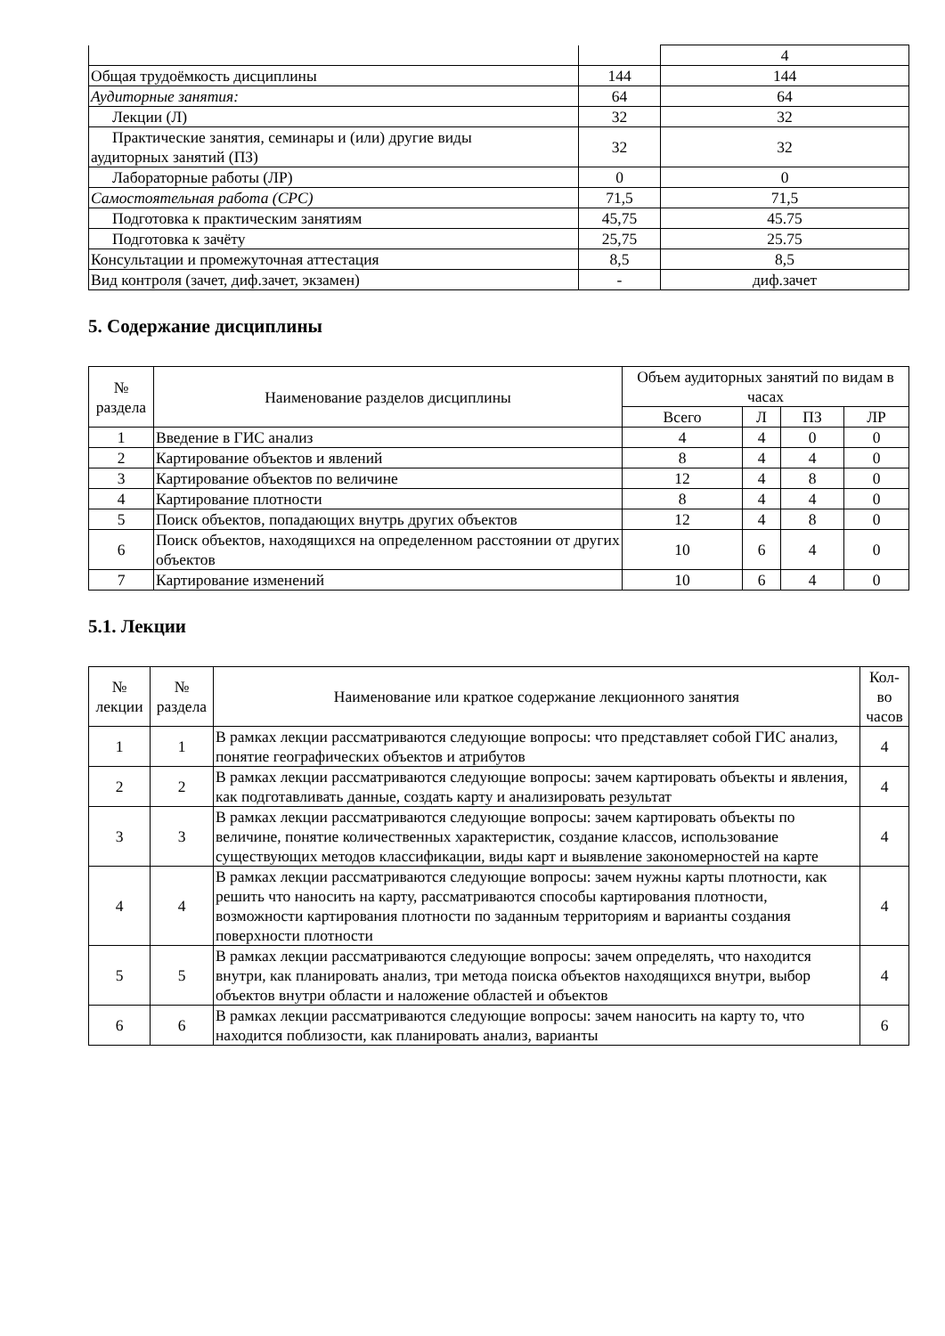| | | 4 |
| Общая трудоёмкость дисциплины | 144 | 144 |
| Аудиторные занятия: | 64 | 64 |
| Лекции (Л) | 32 | 32 |
| Практические занятия, семинары и (или) другие виды аудиторных занятий (ПЗ) | 32 | 32 |
| Лабораторные работы (ЛР) | 0 | 0 |
| Самостоятельная работа (СРС) | 71,5 | 71,5 |
| Подготовка к практическим занятиям | 45,75 | 45.75 |
| Подготовка к зачёту | 25,75 | 25.75 |
| Консультации и промежуточная аттестация | 8,5 | 8,5 |
| Вид контроля (зачет, диф.зачет, экзамен) | - | диф.зачет |
5. Содержание дисциплины
| № раздела | Наименование разделов дисциплины | Объем аудиторных занятий по видам в часах | | | |
| --- | --- | --- | --- | --- | --- |
| | | Всего | Л | ПЗ | ЛР |
| 1 | Введение в ГИС анализ | 4 | 4 | 0 | 0 |
| 2 | Картирование объектов и явлений | 8 | 4 | 4 | 0 |
| 3 | Картирование объектов по величине | 12 | 4 | 8 | 0 |
| 4 | Картирование плотности | 8 | 4 | 4 | 0 |
| 5 | Поиск объектов, попадающих внутрь других объектов | 12 | 4 | 8 | 0 |
| 6 | Поиск объектов, находящихся на определенном расстоянии от других объектов | 10 | 6 | 4 | 0 |
| 7 | Картирование изменений | 10 | 6 | 4 | 0 |
5.1. Лекции
| № лекции | № раздела | Наименование или краткое содержание лекционного занятия | Кол- во часов |
| --- | --- | --- | --- |
| 1 | 1 | В рамках лекции рассматриваются следующие вопросы: что представляет собой ГИС анализ, понятие географических объектов и атрибутов | 4 |
| 2 | 2 | В рамках лекции рассматриваются следующие вопросы: зачем картировать объекты и явления, как подготавливать данные, создать карту и анализировать результат | 4 |
| 3 | 3 | В рамках лекции рассматриваются следующие вопросы: зачем картировать объекты по величине, понятие количественных характеристик, создание классов, использование существующих методов классификации, виды карт и выявление закономерностей на карте | 4 |
| 4 | 4 | В рамках лекции рассматриваются следующие вопросы: зачем нужны карты плотности, как решить что наносить на карту, рассматриваются способы картирования плотности, возможности картирования плотности по заданным территориям и варианты создания поверхности плотности | 4 |
| 5 | 5 | В рамках лекции рассматриваются следующие вопросы: зачем определять, что находится внутри, как планировать анализ, три метода поиска объектов находящихся внутри, выбор объектов внутри области и наложение областей и объектов | 4 |
| 6 | 6 | В рамках лекции рассматриваются следующие вопросы: зачем наносить на карту то, что находится поблизости, как планировать анализ, варианты | 6 |